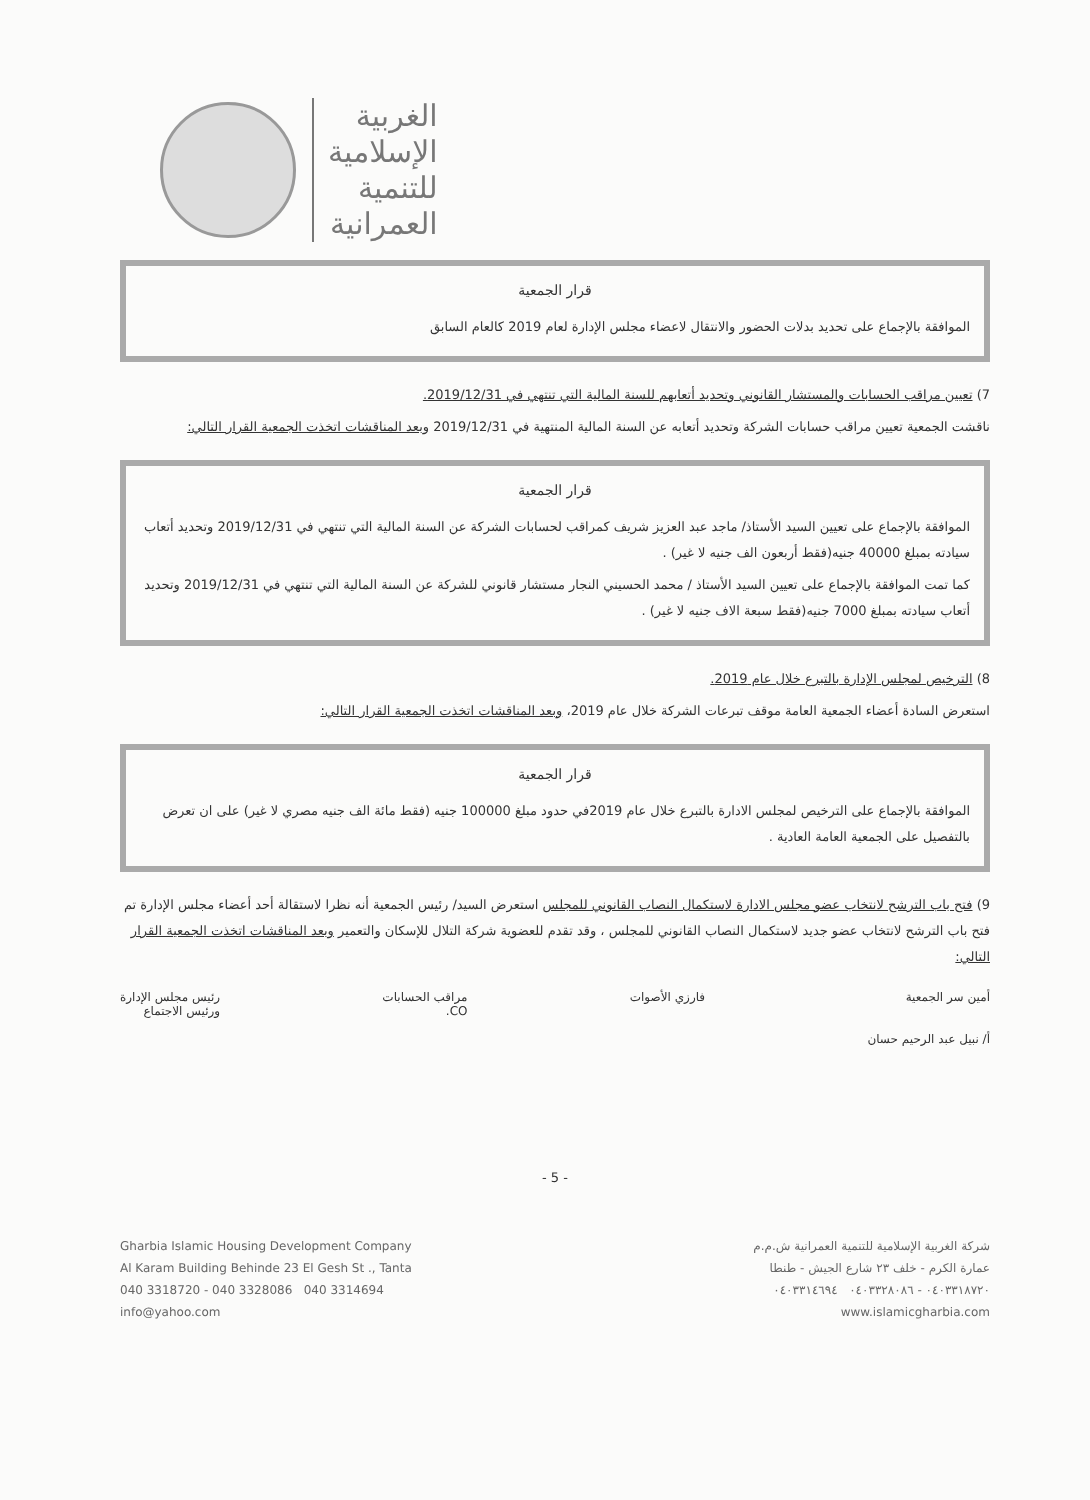الغربية
الإسلامية
للتنمية
العمرانية
قرار الجمعية
الموافقة بالإجماع على تحديد بدلات الحضور والانتقال لاعضاء مجلس الإدارة لعام 2019 كالعام السابق
7) تعيين مراقب الحسابات والمستشار القانوني وتحديد أتعابهم للسنة المالية التي تنتهي في 2019/12/31.
ناقشت الجمعية تعيين مراقب حسابات الشركة وتحديد أتعابه عن السنة المالية المنتهية في 2019/12/31 وبعد المناقشات اتخذت الجمعية القرار التالي:
قرار الجمعية
الموافقة بالإجماع على تعيين السيد الأستاذ/ ماجد عبد العزيز شريف كمراقب لحسابات الشركة عن السنة المالية التي تنتهي في 2019/12/31 وتحديد أتعاب سيادته بمبلغ 40000 جنيه(فقط أربعون الف جنيه لا غير) .
كما تمت الموافقة بالإجماع على تعيين السيد الأستاذ / محمد الحسيني النجار مستشار قانوني للشركة عن السنة المالية التي تنتهي في 2019/12/31 وتحديد أتعاب سيادته بمبلغ 7000 جنيه(فقط سبعة الاف جنيه لا غير) .
8) الترخيص لمجلس الإدارة بالتبرع خلال عام 2019.
استعرض السادة أعضاء الجمعية العامة موقف تبرعات الشركة خلال عام 2019، وبعد المناقشات اتخذت الجمعية القرار التالي:
قرار الجمعية
الموافقة بالإجماع على الترخيص لمجلس الادارة بالتبرع خلال عام 2019في حدود مبلغ 100000 جنيه (فقط مائة الف جنيه مصري لا غير) على ان تعرض بالتفصيل على الجمعية العامة العادية .
9) فتح باب الترشح لانتخاب عضو مجلس الادارة لاستكمال النصاب القانوني للمجلس استعرض السيد/ رئيس الجمعية أنه نظرا لاستقالة أحد أعضاء مجلس الإدارة تم فتح باب الترشح لانتخاب عضو جديد لاستكمال النصاب القانوني للمجلس ، وقد تقدم للعضوية شركة التلال للإسكان والتعمير وبعد المناقشات اتخذت الجمعية القرار التالي:
أمين سر الجمعية
أ/ نبيل عبد الرحيم حسان
فارزي الأصوات مراقب الحسابات
CO.
رئيس مجلس الإدارة
ورئيس الاجتماع
- 5 -
Gharbia Islamic Housing Development Company
Al Karam Building Behinde 23 El Gesh St ., Tanta
040 3318720 - 040 3328086 040 3314694
info@yahoo.com
شركة الغربية الإسلامية للتنمية العمرانية ش.م.م
عمارة الكرم - خلف ٢٣ شارع الجيش - طنطا
٠٤٠٣٣١٨٧٢٠ - ٠٤٠٣٣٢٨٠٨٦ ٠٤٠٣٣١٤٦٩٤
www.islamicgharbia.com